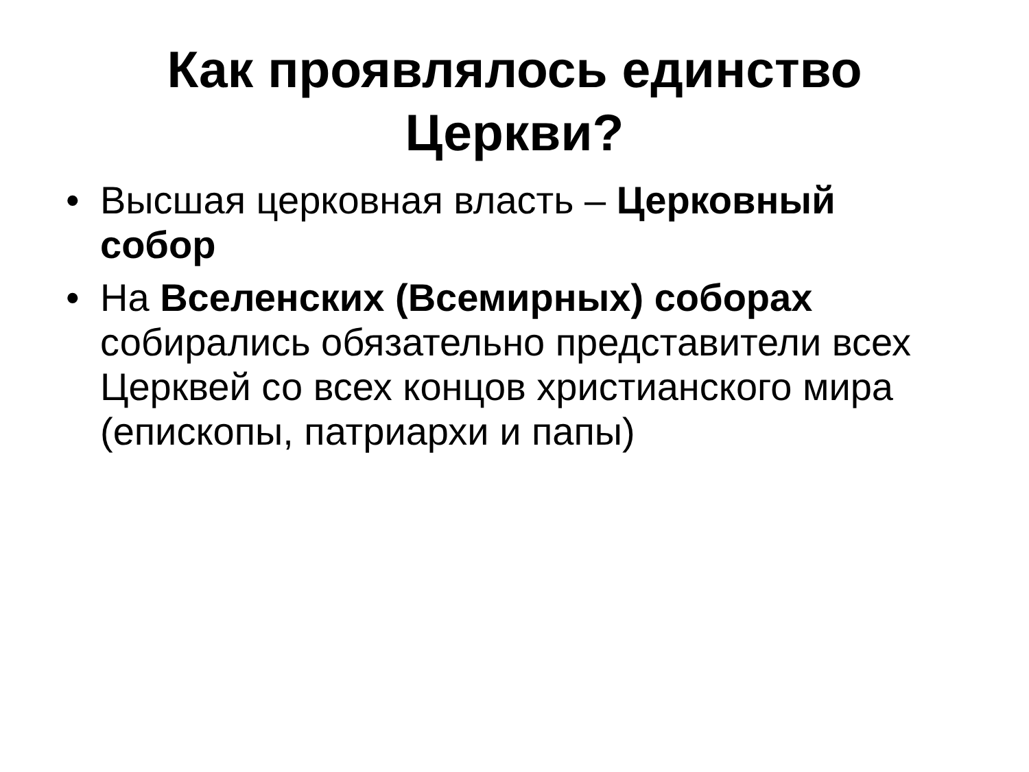Как проявлялось единство
Церкви?
• Высшая церковная власть – Церковный собор
• На Вселенских (Всемирных) соборах собирались обязательно представители всех Церквей со всех концов христианского мира (епископы, патриархи и папы)